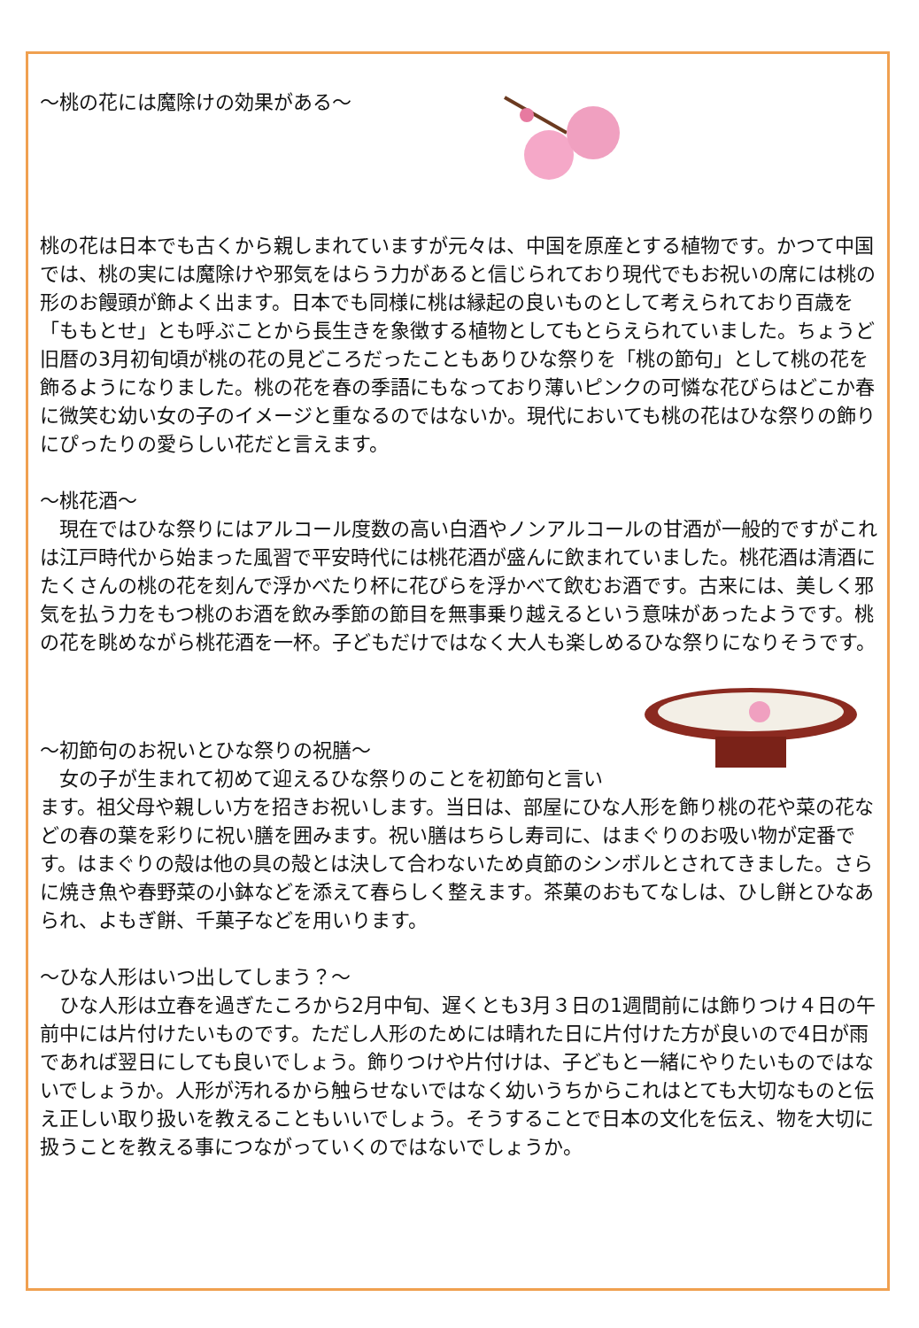～桃の花には魔除けの効果がある～
桃の花は日本でも古くから親しまれていますが元々は、中国を原産とする植物です。かつて中国では、桃の実には魔除けや邪気をはらう力があると信じられており現代でもお祝いの席には桃の形のお饅頭が飾よく出ます。日本でも同様に桃は縁起の良いものとして考えられており百歳を「ももとせ」とも呼ぶことから長生きを象徴する植物としてもとらえられていました。ちょうど旧暦の3月初旬頃が桃の花の見どころだったこともありひな祭りを「桃の節句」として桃の花を飾るようになりました。桃の花を春の季語にもなっており薄いピンクの可憐な花びらはどこか春に微笑む幼い女の子のイメージと重なるのではないか。現代においても桃の花はひな祭りの飾りにぴったりの愛らしい花だと言えます。
～桃花酒～
　現在ではひな祭りにはアルコール度数の高い白酒やノンアルコールの甘酒が一般的ですがこれは江戸時代から始まった風習で平安時代には桃花酒が盛んに飲まれていました。桃花酒は清酒にたくさんの桃の花を刻んで浮かべたり杯に花びらを浮かべて飲むお酒です。古来には、美しく邪気を払う力をもつ桃のお酒を飲み季節の節目を無事乗り越えるという意味があったようです。桃の花を眺めながら桃花酒を一杯。子どもだけではなく大人も楽しめるひな祭りになりそうです。
～初節句のお祝いとひな祭りの祝膳～
　女の子が生まれて初めて迎えるひな祭りのことを初節句と言います。祖父母や親しい方を招きお祝いします。当日は、部屋にひな人形を飾り桃の花や菜の花などの春の葉を彩りに祝い膳を囲みます。祝い膳はちらし寿司に、はまぐりのお吸い物が定番です。はまぐりの殻は他の具の殻とは決して合わないため貞節のシンボルとされてきました。さらに焼き魚や春野菜の小鉢などを添えて春らしく整えます。茶菓のおもてなしは、ひし餅とひなあられ、よもぎ餅、千菓子などを用いります。
～ひな人形はいつ出してしまう？～
　ひな人形は立春を過ぎたころから2月中旬、遅くとも3月３日の1週間前には飾りつけ４日の午前中には片付けたいものです。ただし人形のためには晴れた日に片付けた方が良いので4日が雨であれば翌日にしても良いでしょう。飾りつけや片付けは、子どもと一緒にやりたいものではないでしょうか。人形が汚れるから触らせないではなく幼いうちからこれはとても大切なものと伝え正しい取り扱いを教えることもいいでしょう。そうすることで日本の文化を伝え、物を大切に扱うことを教える事につながっていくのではないでしょうか。